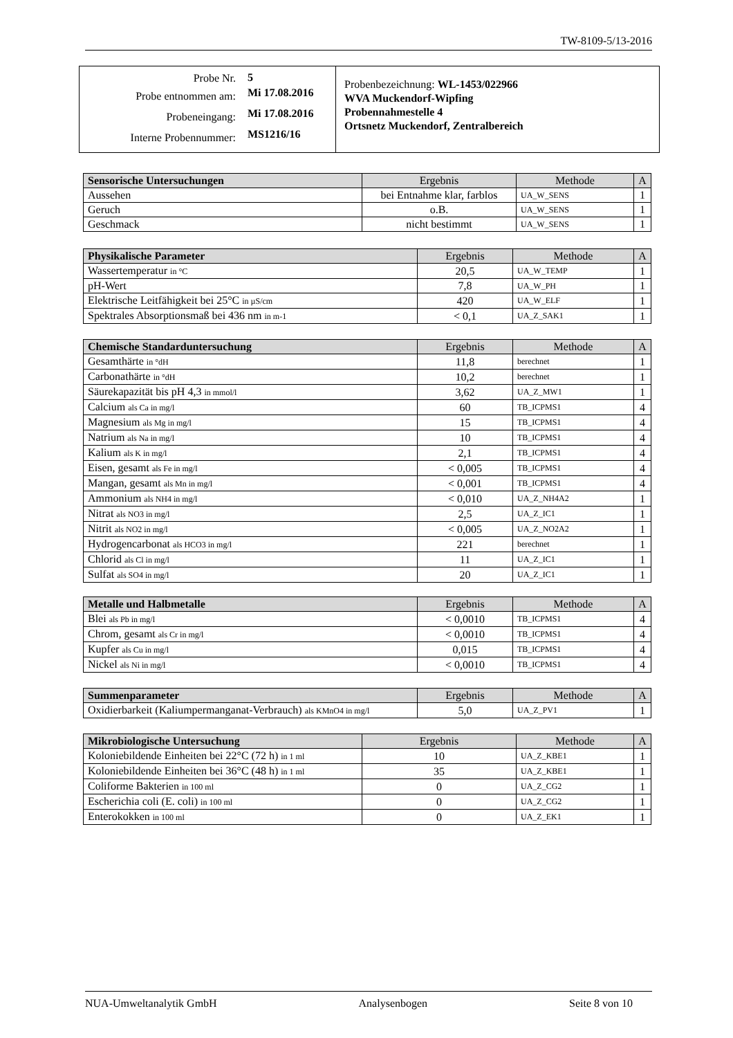TW-8109-5/13-2016
| / Probe Nr. / 5 / / Probe entnommen am: / Mi 17.08.2016 / / Probeneingang: / Mi 17.08.2016 / / Interne Probennummer: / MS1216/16 / | Probenbezeichnung: WL-1453/022966 WVA Muckendorf-Wipfing Probennahmestelle 4 Ortsnetz Muckendorf, Zentralbereich |
| Sensorische Untersuchungen | Ergebnis | Methode | A |
| --- | --- | --- | --- |
| Aussehen | bei Entnahme klar, farblos | UA_W_SENS | 1 |
| Geruch | o.B. | UA_W_SENS | 1 |
| Geschmack | nicht bestimmt | UA_W_SENS | 1 |
| Physikalische Parameter | Ergebnis | Methode | A |
| --- | --- | --- | --- |
| Wassertemperatur in °C | 20,5 | UA_W_TEMP | 1 |
| pH-Wert | 7,8 | UA_W_PH | 1 |
| Elektrische Leitfähigkeit bei 25°C in µS/cm | 420 | UA_W_ELF | 1 |
| Spektrales Absorptionsmaß bei 436 nm in m-1 | < 0,1 | UA_Z_SAK1 | 1 |
| Chemische Standarduntersuchung | Ergebnis | Methode | A |
| --- | --- | --- | --- |
| Gesamthärte in °dH | 11,8 | berechnet | 1 |
| Carbonathärte in °dH | 10,2 | berechnet | 1 |
| Säurekapazität bis pH 4,3 in mmol/l | 3,62 | UA_Z_MW1 | 1 |
| Calcium als Ca in mg/l | 60 | TB_ICPMS1 | 4 |
| Magnesium als Mg in mg/l | 15 | TB_ICPMS1 | 4 |
| Natrium als Na in mg/l | 10 | TB_ICPMS1 | 4 |
| Kalium als K in mg/l | 2,1 | TB_ICPMS1 | 4 |
| Eisen, gesamt als Fe in mg/l | < 0,005 | TB_ICPMS1 | 4 |
| Mangan, gesamt als Mn in mg/l | < 0,001 | TB_ICPMS1 | 4 |
| Ammonium als NH4 in mg/l | < 0,010 | UA_Z_NH4A2 | 1 |
| Nitrat als NO3 in mg/l | 2,5 | UA_Z_IC1 | 1 |
| Nitrit als NO2 in mg/l | < 0,005 | UA_Z_NO2A2 | 1 |
| Hydrogencarbonat als HCO3 in mg/l | 221 | berechnet | 1 |
| Chlorid als Cl in mg/l | 11 | UA_Z_IC1 | 1 |
| Sulfat als SO4 in mg/l | 20 | UA_Z_IC1 | 1 |
| Metalle und Halbmetalle | Ergebnis | Methode | A |
| --- | --- | --- | --- |
| Blei als Pb in mg/l | < 0,0010 | TB_ICPMS1 | 4 |
| Chrom, gesamt als Cr in mg/l | < 0,0010 | TB_ICPMS1 | 4 |
| Kupfer als Cu in mg/l | 0,015 | TB_ICPMS1 | 4 |
| Nickel als Ni in mg/l | < 0,0010 | TB_ICPMS1 | 4 |
| Summenparameter | Ergebnis | Methode | A |
| --- | --- | --- | --- |
| Oxidierbarkeit (Kaliumpermanganat-Verbrauch) als KMnO4 in mg/l | 5,0 | UA_Z_PV1 | 1 |
| Mikrobiologische Untersuchung | Ergebnis | Methode | A |
| --- | --- | --- | --- |
| Koloniebildende Einheiten bei 22°C (72 h) in 1 ml | 10 | UA_Z_KBE1 | 1 |
| Koloniebildende Einheiten bei 36°C (48 h) in 1 ml | 35 | UA_Z_KBE1 | 1 |
| Coliforme Bakterien in 100 ml | 0 | UA_Z_CG2 | 1 |
| Escherichia coli (E. coli) in 100 ml | 0 | UA_Z_CG2 | 1 |
| Enterokokken in 100 ml | 0 | UA_Z_EK1 | 1 |
NUA-Umweltanalytik GmbH Analysenbogen Seite 8 von 10